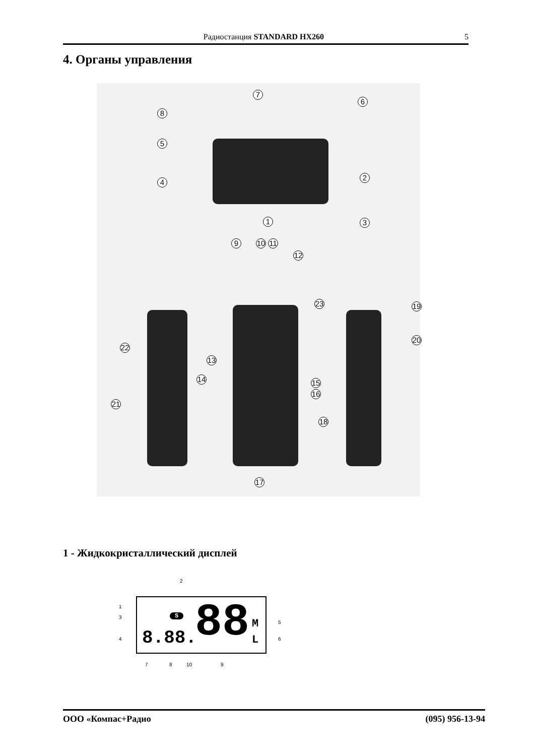Радиостанция STANDARD HX260 5
4. Органы управления
7
6
8
5
4
2
3 1
9 10 11
12
23 19
20
22
13
14 15
16
21
18
17
1 - Жидкокристаллический дисплей
2
1
3
4
5
6
S
8.88. 88 M
L
7 8 10 9
ООО «Компас+Радио (095) 956-13-94